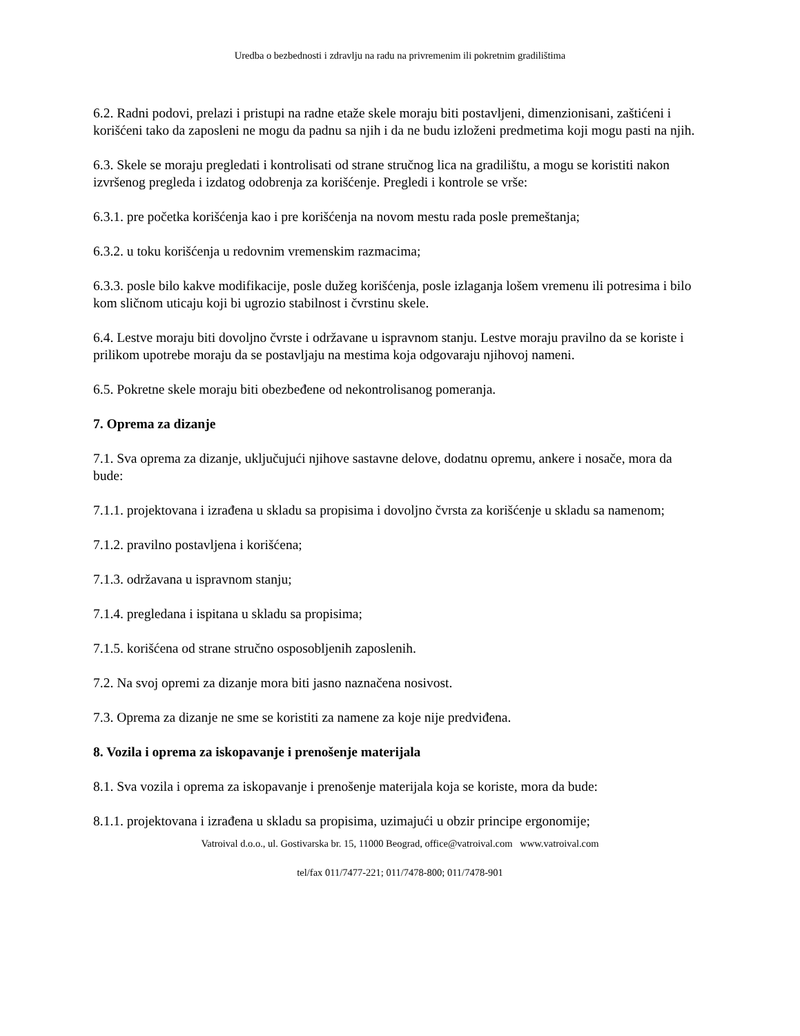Uredba o bezbednosti i zdravlju na radu na privremenim ili pokretnim gradilištima
6.2. Radni podovi, prelazi i pristupi na radne etaže skele moraju biti postavljeni, dimenzionisani, zaštićeni i korišćeni tako da zaposleni ne mogu da padnu sa njih i da ne budu izloženi predmetima koji mogu pasti na njih.
6.3. Skele se moraju pregledati i kontrolisati od strane stručnog lica na gradilištu, a mogu se koristiti nakon izvršenog pregleda i izdatog odobrenja za korišćenje. Pregledi i kontrole se vrše:
6.3.1. pre početka korišćenja kao i pre korišćenja na novom mestu rada posle premeštanja;
6.3.2. u toku korišćenja u redovnim vremenskim razmacima;
6.3.3. posle bilo kakve modifikacije, posle dužeg korišćenja, posle izlaganja lošem vremenu ili potresima i bilo kom sličnom uticaju koji bi ugrozio stabilnost i čvrstinu skele.
6.4. Lestve moraju biti dovoljno čvrste i održavane u ispravnom stanju. Lestve moraju pravilno da se koriste i prilikom upotrebe moraju da se postavljaju na mestima koja odgovaraju njihovoj nameni.
6.5. Pokretne skele moraju biti obezbeđene od nekontrolisanog pomeranja.
7. Oprema za dizanje
7.1. Sva oprema za dizanje, uključujući njihove sastavne delove, dodatnu opremu, ankere i nosače, mora da bude:
7.1.1. projektovana i izrađena u skladu sa propisima i dovoljno čvrsta za korišćenje u skladu sa namenom;
7.1.2. pravilno postavljena i korišćena;
7.1.3. održavana u ispravnom stanju;
7.1.4. pregledana i ispitana u skladu sa propisima;
7.1.5. korišćena od strane stručno osposobljenih zaposlenih.
7.2. Na svoj opremi za dizanje mora biti jasno naznačena nosivost.
7.3. Oprema za dizanje ne sme se koristiti za namene za koje nije predviđena.
8. Vozila i oprema za iskopavanje i prenošenje materijala
8.1. Sva vozila i oprema za iskopavanje i prenošenje materijala koja se koriste, mora da bude:
8.1.1. projektovana i izrađena u skladu sa propisima, uzimajući u obzir principe ergonomije;
Vatroival d.o.o., ul. Gostivarska br. 15, 11000 Beograd, office@vatroival.com www.vatroival.com
tel/fax 011/7477-221; 011/7478-800; 011/7478-901